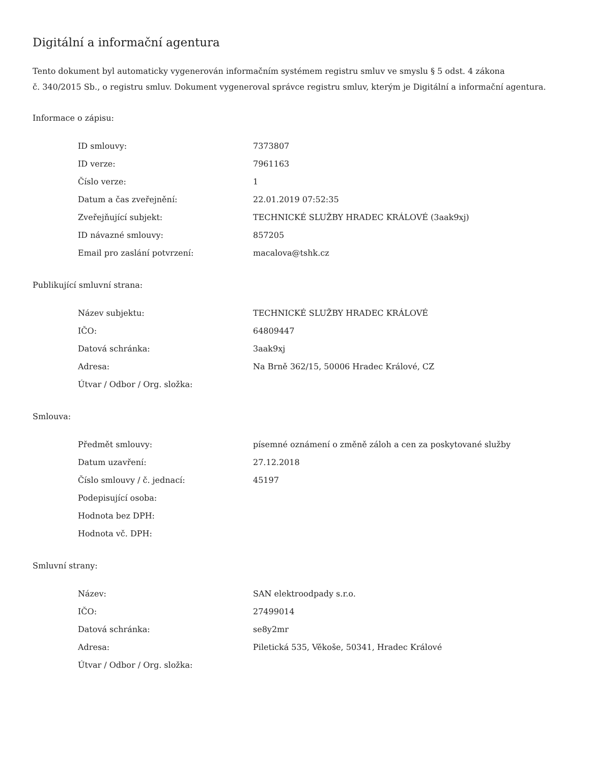Digitální a informační agentura
Tento dokument byl automaticky vygenerován informačním systémem registru smluv ve smyslu § 5 odst. 4 zákona
č. 340/2015 Sb., o registru smluv. Dokument vygeneroval správce registru smluv, kterým je Digitální a informační agentura.
Informace o zápisu:
| ID smlouvy: | 7373807 |
| ID verze: | 7961163 |
| Číslo verze: | 1 |
| Datum a čas zveřejnění: | 22.01.2019 07:52:35 |
| Zveřejňující subjekt: | TECHNICKÉ SLUŽBY HRADEC KRÁLOVÉ (3aak9xj) |
| ID návazné smlouvy: | 857205 |
| Email pro zaslání potvrzení: | macalova@tshk.cz |
Publikující smluvní strana:
| Název subjektu: | TECHNICKÉ SLUŽBY HRADEC KRÁLOVÉ |
| IČO: | 64809447 |
| Datová schránka: | 3aak9xj |
| Adresa: | Na Brně 362/15, 50006 Hradec Králové, CZ |
| Útvar / Odbor / Org. složka: | |
Smlouva:
| Předmět smlouvy: | písemné oznámení o změně záloh a cen za poskytované služby |
| Datum uzavření: | 27.12.2018 |
| Číslo smlouvy / č. jednací: | 45197 |
| Podepisující osoba: | |
| Hodnota bez DPH: | |
| Hodnota vč. DPH: | |
Smluvní strany:
| Název: | SAN elektroodpady s.r.o. |
| IČO: | 27499014 |
| Datová schránka: | se8y2mr |
| Adresa: | Piletická 535, Věkoše, 50341, Hradec Králové |
| Útvar / Odbor / Org. složka: | |